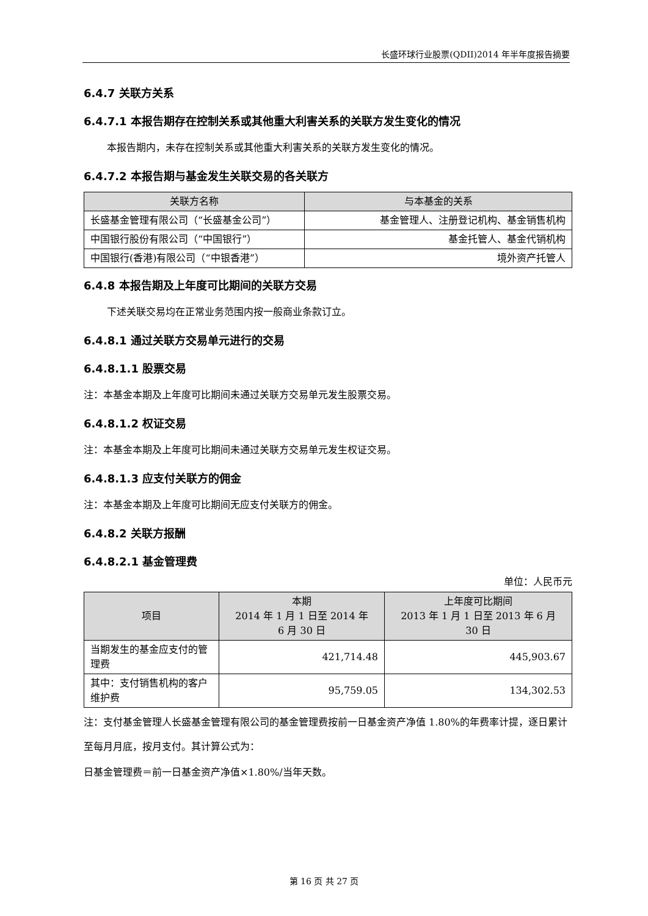长盛环球行业股票(QDII)2014 年半年度报告摘要
6.4.7 关联方关系
6.4.7.1 本报告期存在控制关系或其他重大利害关系的关联方发生变化的情况
本报告期内，未存在控制关系或其他重大利害关系的关联方发生变化的情况。
6.4.7.2 本报告期与基金发生关联交易的各关联方
| 关联方名称 | 与本基金的关系 |
| --- | --- |
| 长盛基金管理有限公司（“长盛基金公司”） | 基金管理人、注册登记机构、基金销售机构 |
| 中国银行股份有限公司（“中国银行”） | 基金托管人、基金代销机构 |
| 中国银行(香港)有限公司（“中银香港”） | 境外资产托管人 |
6.4.8 本报告期及上年度可比期间的关联方交易
下述关联交易均在正常业务范围内按一般商业条款订立。
6.4.8.1 通过关联方交易单元进行的交易
6.4.8.1.1 股票交易
注：本基金本期及上年度可比期间未通过关联方交易单元发生股票交易。
6.4.8.1.2 权证交易
注：本基金本期及上年度可比期间未通过关联方交易单元发生权证交易。
6.4.8.1.3 应支付关联方的佣金
注：本基金本期及上年度可比期间无应支付关联方的佣金。
6.4.8.2 关联方报酬
6.4.8.2.1 基金管理费
单位：人民币元
| 项目 | 本期 2014 年 1 月 1 日至 2014 年 6 月 30 日 | 上年度可比期间 2013 年 1 月 1 日至 2013 年 6 月 30 日 |
| --- | --- | --- |
| 当期发生的基金应支付的管理费 | 421,714.48 | 445,903.67 |
| 其中：支付销售机构的客户维护费 | 95,759.05 | 134,302.53 |
注：支付基金管理人长盛基金管理有限公司的基金管理费按前一日基金资产净值 1.80%的年费率计提，逐日累计至每月月底，按月支付。其计算公式为：
日基金管理费＝前一日基金资产净值×1.80%/当年天数。
第 16 页 共 27 页